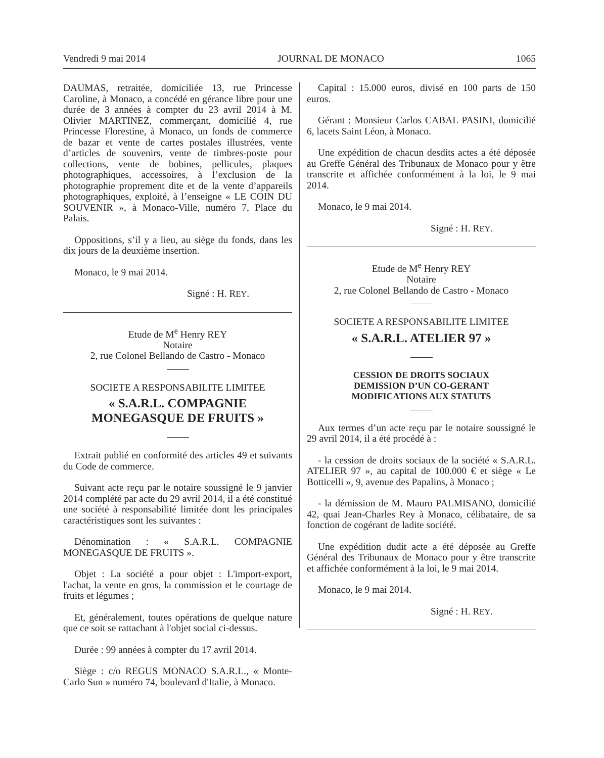Vendredi 9 mai 2014 JOURNAL DE MONACO 1065
DAUMAS, retraitée, domiciliée 13, rue Princesse Caroline, à Monaco, a concédé en gérance libre pour une durée de 3 années à compter du 23 avril 2014 à M. Olivier MARTINEZ, commerçant, domicilié 4, rue Princesse Florestine, à Monaco, un fonds de commerce de bazar et vente de cartes postales illustrées, vente d’articles de souvenirs, vente de timbres-poste pour collections, vente de bobines, pellicules, plaques photographiques, accessoires, à l’exclusion de la photographie proprement dite et de la vente d’appareils photographiques, exploité, à l’enseigne « LE COIN DU SOUVENIR », à Monaco-Ville, numéro 7, Place du Palais.
Oppositions, s’il y a lieu, au siège du fonds, dans les dix jours de la deuxième insertion.
Monaco, le 9 mai 2014.
Signé : H. REY.
Etude de M<sup>e</sup> Henry REY
Notaire
2, rue Colonel Bellando de Castro - Monaco
SOCIETE A RESPONSABILITE LIMITEE
« S.A.R.L. COMPAGNIE
MONEGASQUE DE FRUITS »
Extrait publié en conformité des articles 49 et suivants du Code de commerce.
Suivant acte reçu par le notaire soussigné le 9 janvier 2014 complété par acte du 29 avril 2014, il a été constitué une société à responsabilité limitée dont les principales caractéristiques sont les suivantes :
Dénomination : « S.A.R.L. COMPAGNIE MONEGASQUE DE FRUITS ».
Objet : La société a pour objet : L'import-export, l'achat, la vente en gros, la commission et le courtage de fruits et légumes ;
Et, généralement, toutes opérations de quelque nature que ce soit se rattachant à l'objet social ci-dessus.
Durée : 99 années à compter du 17 avril 2014.
Siège : c/o REGUS MONACO S.A.R.L., « Monte-Carlo Sun » numéro 74, boulevard d'Italie, à Monaco.
Capital : 15.000 euros, divisé en 100 parts de 150 euros.
Gérant : Monsieur Carlos CABAL PASINI, domicilié 6, lacets Saint Léon, à Monaco.
Une expédition de chacun desdits actes a été déposée au Greffe Général des Tribunaux de Monaco pour y être transcrite et affichée conformément à la loi, le 9 mai 2014.
Monaco, le 9 mai 2014.
Signé : H. REY.
Etude de M<sup>e</sup> Henry REY
Notaire
2, rue Colonel Bellando de Castro - Monaco
SOCIETE A RESPONSABILITE LIMITEE
« S.A.R.L. ATELIER 97 »
CESSION DE DROITS SOCIAUX
DEMISSION D’UN CO-GERANT
MODIFICATIONS AUX STATUTS
Aux termes d’un acte reçu par le notaire soussigné le 29 avril 2014, il a été procédé à :
- la cession de droits sociaux de la société « S.A.R.L. ATELIER 97 », au capital de 100.000 € et siège « Le Botticelli », 9, avenue des Papalins, à Monaco ;
- la démission de M. Mauro PALMISANO, domicilié 42, quai Jean-Charles Rey à Monaco, célibataire, de sa fonction de cogérant de ladite société.
Une expédition dudit acte a été déposée au Greffe Général des Tribunaux de Monaco pour y être transcrite et affichée conformément à la loi, le 9 mai 2014.
Monaco, le 9 mai 2014.
Signé : H. REY.